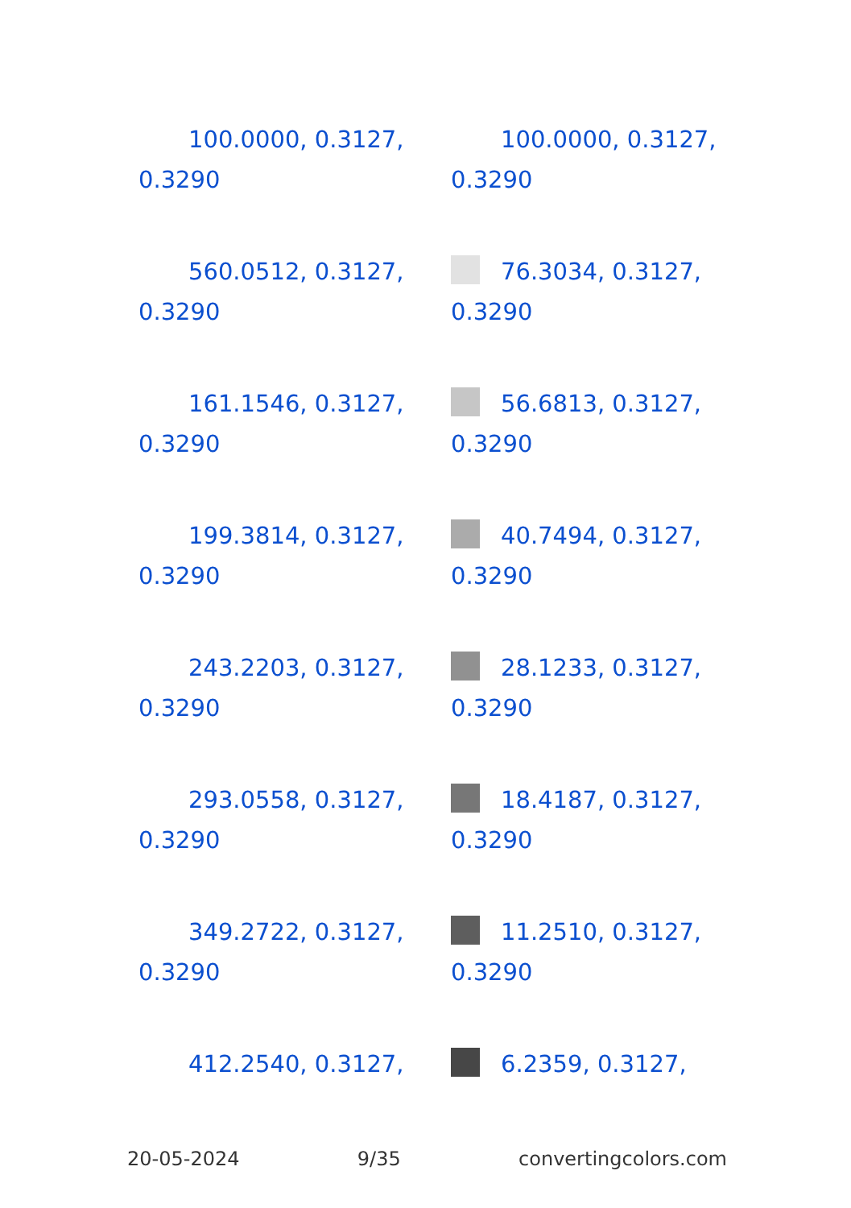100.0000, 0.3127,
0.3290
100.0000, 0.3127,
0.3290
560.0512, 0.3127,
0.3290
76.3034, 0.3127,
0.3290
161.1546, 0.3127,
0.3290
56.6813, 0.3127,
0.3290
199.3814, 0.3127,
0.3290
40.7494, 0.3127,
0.3290
243.2203, 0.3127,
0.3290
28.1233, 0.3127,
0.3290
293.0558, 0.3127,
0.3290
18.4187, 0.3127,
0.3290
349.2722, 0.3127,
0.3290
11.2510, 0.3127,
0.3290
412.2540, 0.3127,
6.2359, 0.3127,
20-05-2024 9/35 convertingcolors.com